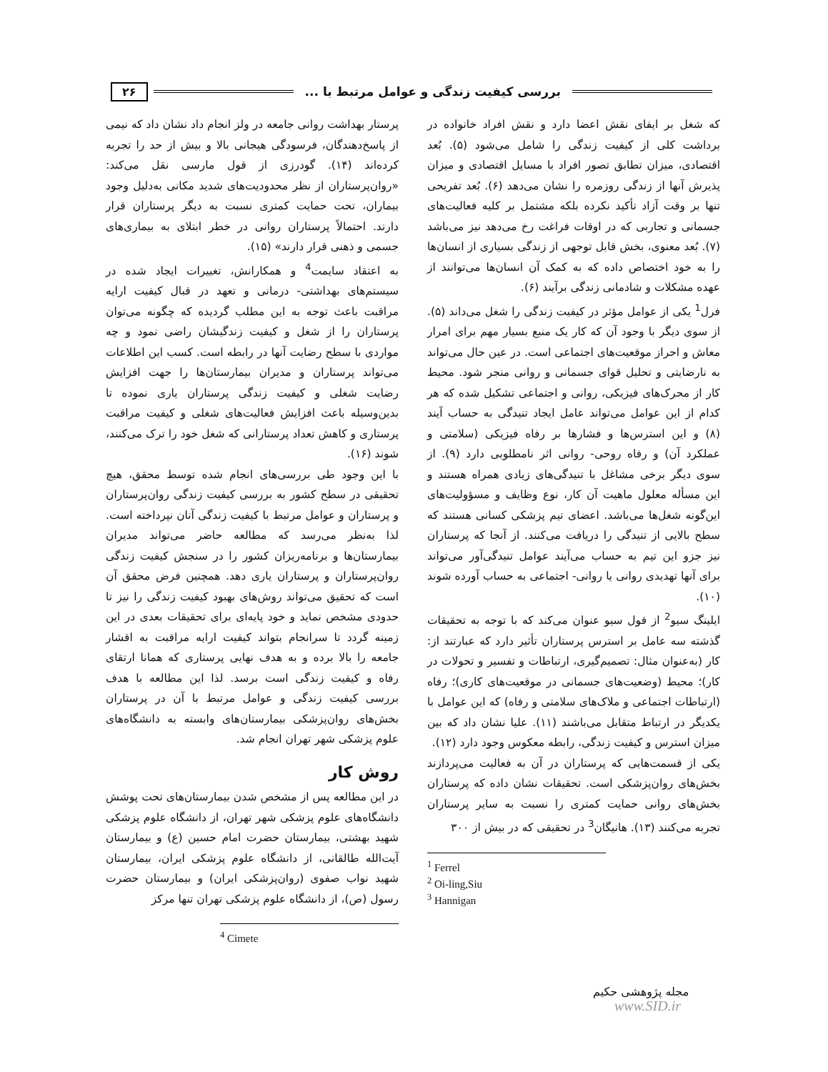بررسی کیفیت زندگی و عوامل مرتبط با ... ۲۶
که شغل بر ایفای نقش اعضا دارد و نقش افراد خانواده در برداشت کلی از کیفیت زندگی را شامل می‌شود (۵). بُعد اقتصادی، میزان تطابق تصور افراد با مسایل اقتصادی و میزان پذیرش آنها از زندگی روزمره را نشان می‌دهد (۶). بُعد تفریحی تنها بر وقت آزاد تأکید نکرده بلکه مشتمل بر کلیه فعالیت‌های جسمانی و تجاربی که در اوقات فراغت رخ می‌دهد نیز می‌باشد (۷). بُعد معنوی، بخش قابل توجهی از زندگی بسیاری از انسان‌ها را به خود اختصاص داده که به کمک آن انسان‌ها می‌توانند از عهده مشکلات و شادمانی زندگی برآیند (۶).
فرل<sup>1</sup> یکی از عوامل مؤثر در کیفیت زندگی را شغل می‌داند (۵). از سوی دیگر با وجود آن که کار یک منبع بسیار مهم برای امرار معاش و احراز موقعیت‌های اجتماعی است. در عین حال می‌تواند به نارضایتی و تحلیل قوای جسمانی و روانی منجر شود. محیط کار از محرک‌های فیزیکی، روانی و اجتماعی تشکیل شده که هر کدام از این عوامل می‌تواند عامل ایجاد تنیدگی به حساب آیند (۸) و این استرس‌ها و فشارها بر رفاه فیزیکی (سلامتی و عملکرد آن) و رفاه روحی- روانی اثر نامطلوبی دارد (۹). از سوی دیگر برخی مشاغل با تنیدگی‌های زیادی همراه هستند و این مسأله معلول ماهیت آن کار، نوع وظایف و مسؤولیت‌های این‌گونه شغل‌ها می‌باشد. اعضای تیم پزشکی کسانی هستند که سطح بالایی از تنیدگی را دریافت می‌کنند. از آنجا که پرستاران نیز جزو این تیم به حساب می‌آیند عوامل تنیدگی‌آور می‌تواند برای آنها تهدیدی روانی یا روانی- اجتماعی به حساب آورده شوند (۱۰).
ایلینگ سیو<sup>2</sup> از قول سیو عنوان می‌کند که با توجه به تحقیقات گذشته سه عامل بر استرس پرستاران تأثیر دارد که عبارتند از: کار (به‌عنوان مثال: تصمیم‌گیری، ارتباطات و تفسیر و تحولات در کار)؛ محیط (وضعیت‌های جسمانی در موقعیت‌های کاری)؛ رفاه (ارتباطات اجتماعی و ملاک‌های سلامتی و رفاه) که این عوامل با یکدیگر در ارتباط متقابل می‌باشند (۱۱). علیا نشان داد که بین میزان استرس و کیفیت زندگی، رابطه معکوس وجود دارد (۱۲).
یکی از قسمت‌هایی که پرستاران در آن به فعالیت می‌پردازند بخش‌های روان‌پزشکی است. تحقیقات نشان داده که پرستاران بخش‌های روانی حمایت کمتری را نسبت به سایر پرستاران تجربه می‌کنند (۱۳). هانیگان<sup>3</sup> در تحقیقی که در بیش از ۳۰۰
<sup>1</sup> Ferrel
<sup>2</sup> Oi-ling,Siu
<sup>3</sup> Hannigan
پرستار بهداشت روانی جامعه در ولز انجام داد نشان داد که نیمی از پاسخ‌دهندگان، فرسودگی هیجانی بالا و بیش از حد را تجربه کرده‌اند (۱۴). گودرزی از قول مارسی نقل می‌کند: «روان‌پرستاران از نظر محدودیت‌های شدید مکانی به‌دلیل وجود بیماران، تحت حمایت کمتری نسبت به دیگر پرستاران قرار دارند. احتمالاً پرستاران روانی در خطر ابتلای به بیماری‌های جسمی و ذهنی قرار دارند» (۱۵).
به اعتقاد سایمت<sup>4</sup> و همکارانش، تغییرات ایجاد شده در سیستم‌های بهداشتی- درمانی و تعهد در قبال کیفیت ارایه مراقبت باعث توجه به این مطلب گردیده که چگونه می‌توان پرستاران را از شغل و کیفیت زندگیشان راضی نمود و چه مواردی با سطح رضایت آنها در رابطه است. کسب این اطلاعات می‌تواند پرستاران و مدیران بیمارستان‌ها را جهت افزایش رضایت شغلی و کیفیت زندگی پرستاران یاری نموده تا بدین‌وسیله باعث افزایش فعالیت‌های شغلی و کیفیت مراقبت پرستاری و کاهش تعداد پرستارانی که شغل خود را ترک می‌کنند، شوند (۱۶).
با این وجود طی بررسی‌های انجام شده توسط محقق، هیچ تحقیقی در سطح کشور به بررسی کیفیت زندگی روان‌پرستاران و پرستاران و عوامل مرتبط با کیفیت زندگی آنان نپرداخته است. لذا به‌نظر می‌رسد که مطالعه حاضر می‌تواند مدیران بیمارستان‌ها و برنامه‌ریزان کشور را در سنجش کیفیت زندگی روان‌پرستاران و پرستاران یاری دهد. همچنین فرض محقق آن است که تحقیق می‌تواند روش‌های بهبود کیفیت زندگی را نیز تا حدودی مشخص نماید و خود پایه‌ای برای تحقیقات بعدی در این زمینه گردد تا سرانجام بتواند کیفیت ارایه مراقبت به اقشار جامعه را بالا برده و به هدف نهایی پرستاری که همانا ارتقای رفاه و کیفیت زندگی است برسد. لذا این مطالعه با هدف بررسی کیفیت زندگی و عوامل مرتبط با آن در پرستاران بخش‌های روان‌پزشکی بیمارستان‌های وابسته به دانشگاه‌های علوم پزشکی شهر تهران انجام شد.
روش کار
در این مطالعه پس از مشخص شدن بیمارستان‌های تحت پوشش دانشگاه‌های علوم پزشکی شهر تهران، از دانشگاه علوم پزشکی شهید بهشتی، بیمارستان حضرت امام حسین (ع) و بیمارستان آیت‌الله طالقانی، از دانشگاه علوم پزشکی ایران، بیمارستان شهید نواب صفوی (روان‌پزشکی ایران) و بیمارستان حضرت رسول (ص)، از دانشگاه علوم پزشکی تهران تنها مرکز
<sup>4</sup> Cimete
مجله پژوهشی حکیم
www.SID.ir